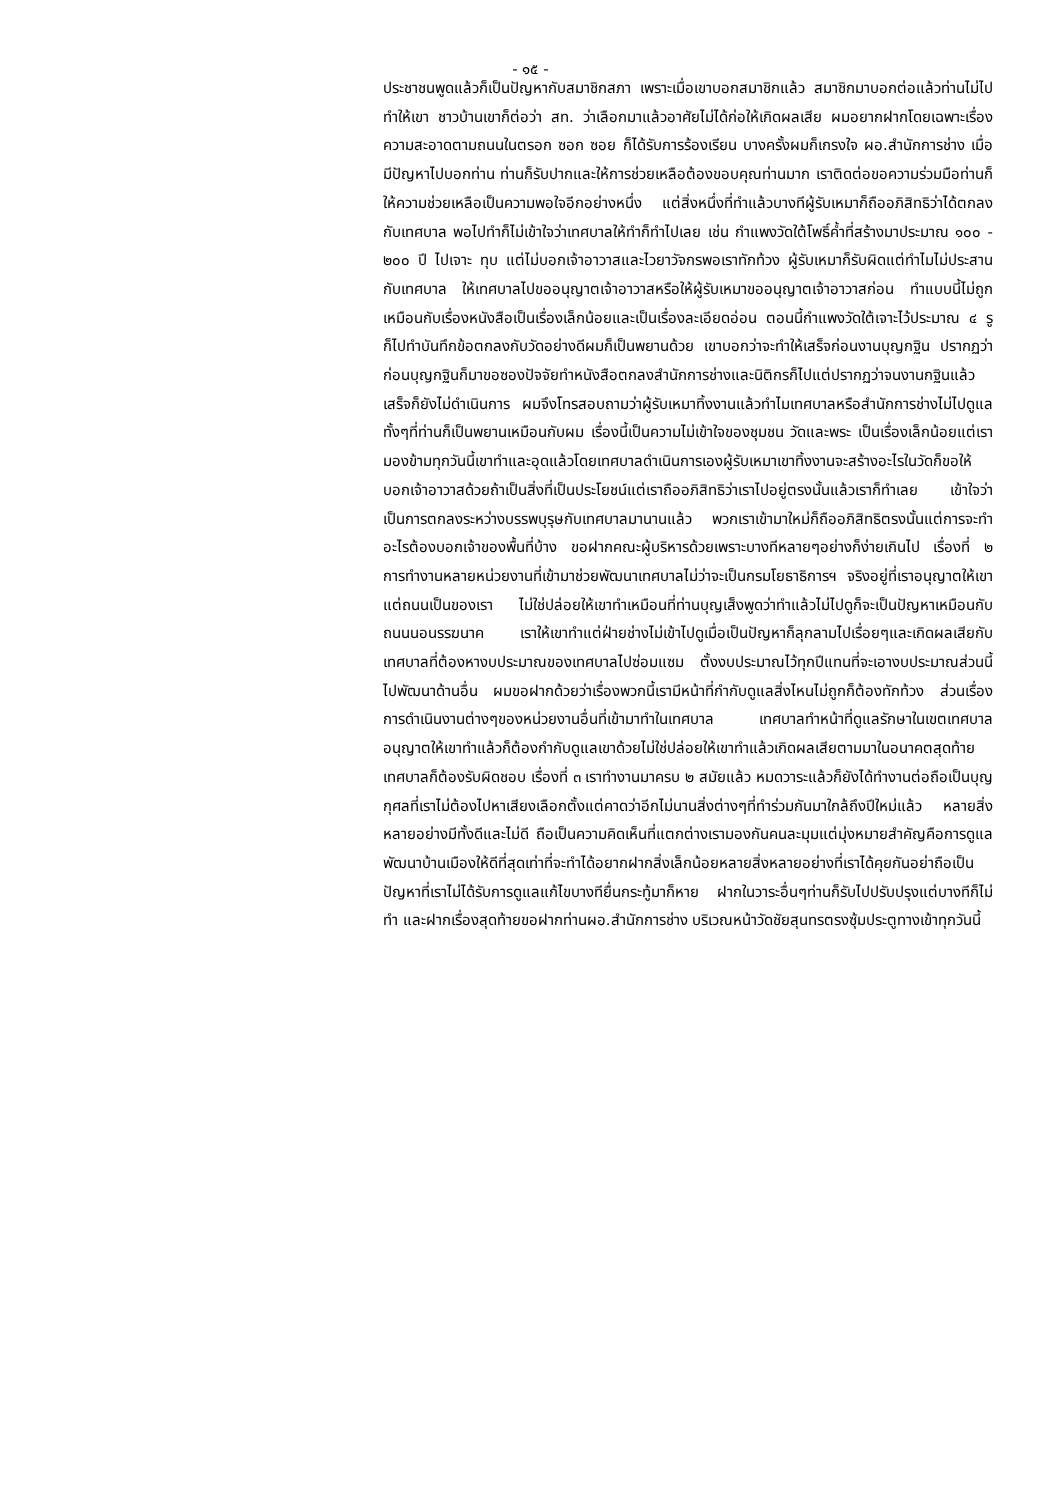- ๑๕ -
ประชาชนพูดแล้วก็เป็นปัญหากับสมาชิกสภา เพราะเมื่อเขาบอกสมาชิกแล้ว สมาชิกมาบอกต่อแล้วท่านไม่ไปทำให้เขา ชาวบ้านเขาก็ต่อว่า สท. ว่าเลือกมาแล้วอาศัยไม่ได้ก่อให้เกิดผลเสีย ผมอยากฝากโดยเฉพาะเรื่องความสะอาดตามถนนในตรอก ซอก ซอย ก็ได้รับการร้องเรียน บางครั้งผมก็เกรงใจ ผอ.สำนักการช่าง เมื่อมีปัญหาไปบอกท่าน ท่านก็รับปากและให้การช่วยเหลือต้องขอบคุณท่านมาก เราติดต่อขอความร่วมมือท่านก็ให้ความช่วยเหลือเป็นความพอใจอีกอย่างหนึ่ง แต่สิ่งหนึ่งที่ทำแล้วบางทีผู้รับเหมาก็ถืออภิสิทธิว่าได้ตกลงกับเทศบาล พอไปทำก็ไม่เข้าใจว่าเทศบาลให้ทำก็ทำไปเลย เช่น กำแพงวัดใต้โพธิ์ค้ำที่สร้างมาประมาณ ๑๐๐ - ๒๐๐ ปี ไปเจาะ ทุบ แต่ไม่บอกเจ้าอาวาสและไวยาวัจกรพอเราทักท้วง ผู้รับเหมาก็รับผิดแต่ทำไมไม่ประสานกับเทศบาล ให้เทศบาลไปขออนุญาตเจ้าอาวาสหรือให้ผู้รับเหมาขออนุญาตเจ้าอาวาสก่อน ทำแบบนี้ไม่ถูก เหมือนกับเรื่องหนังสือเป็นเรื่องเล็กน้อยและเป็นเรื่องละเอียดอ่อน ตอนนี้กำแพงวัดใต้เจาะไว้ประมาณ ๔ รู ก็ไปทำบันทึกข้อตกลงกับวัดอย่างดีผมก็เป็นพยานด้วย เขาบอกว่าจะทำให้เสร็จก่อนงานบุญกฐิน ปรากฏว่าก่อนบุญกฐินก็มาขอซองปัจจัยทำหนังสือตกลงสำนักการช่างและนิติกรก็ไปแต่ปรากฏว่าจนงานกฐินแล้วเสร็จก็ยังไม่ดำเนินการ ผมจึงโทรสอบถามว่าผู้รับเหมาทิ้งงานแล้วทำไมเทศบาลหรือสำนักการช่างไม่ไปดูแลทั้งๆที่ท่านก็เป็นพยานเหมือนกับผม เรื่องนี้เป็นความไม่เข้าใจของชุมชน วัดและพระ เป็นเรื่องเล็กน้อยแต่เรามองข้ามทุกวันนี้เขาทำและอุดแล้วโดยเทศบาลดำเนินการเองผู้รับเหมาเขาทิ้งงานจะสร้างอะไรในวัดก็ขอให้บอกเจ้าอาวาสด้วยถ้าเป็นสิ่งที่เป็นประโยชน์แต่เราถืออภิสิทธิว่าเราไปอยู่ตรงนั้นแล้วเราก็ทำเลย เข้าใจว่าเป็นการตกลงระหว่างบรรพบุรุษกับเทศบาลมานานแล้ว พวกเราเข้ามาใหม่ก็ถืออภิสิทธิตรงนั้นแต่การจะทำอะไรต้องบอกเจ้าของพื้นที่บ้าง ขอฝากคณะผู้บริหารด้วยเพราะบางทีหลายๆอย่างก็ง่ายเกินไป เรื่องที่ ๒ การทำงานหลายหน่วยงานที่เข้ามาช่วยพัฒนาเทศบาลไม่ว่าจะเป็นกรมโยธาธิการฯ จริงอยู่ที่เราอนุญาตให้เขาแต่ถนนเป็นของเรา ไม่ใช่ปล่อยให้เขาทำเหมือนที่ท่านบุญเส็งพูดว่าทำแล้วไม่ไปดูก็จะเป็นปัญหาเหมือนกับถนนนอนรรฆนาค เราให้เขาทำแต่ฝ่ายช่างไม่เข้าไปดูเมื่อเป็นปัญหาก็ลุกลามไปเรื่อยๆและเกิดผลเสียกับเทศบาลที่ต้องหางบประมาณของเทศบาลไปซ่อมแซม ตั้งงบประมาณไว้ทุกปีแทนที่จะเอางบประมาณส่วนนี้ไปพัฒนาด้านอื่น ผมขอฝากด้วยว่าเรื่องพวกนี้เรามีหน้าที่กำกับดูแลสิ่งไหนไม่ถูกก็ต้องทักท้วง ส่วนเรื่องการดำเนินงานต่างๆของหน่วยงานอื่นที่เข้ามาทำในเทศบาล เทศบาลทำหน้าที่ดูแลรักษาในเขตเทศบาลอนุญาตให้เขาทำแล้วก็ต้องกำกับดูแลเขาด้วยไม่ใช่ปล่อยให้เขาทำแล้วเกิดผลเสียตามมาในอนาคตสุดท้ายเทศบาลก็ต้องรับผิดชอบ เรื่องที่ ๓ เราทำงานมาครบ ๒ สมัยแล้ว หมดวาระแล้วก็ยังได้ทำงานต่อถือเป็นบุญกุศลที่เราไม่ต้องไปหาเสียงเลือกตั้งแต่คาดว่าอีกไม่นานสิ่งต่างๆที่ทำร่วมกันมาใกล้ถึงปีใหม่แล้ว หลายสิ่งหลายอย่างมีทั้งดีและไม่ดี ถือเป็นความคิดเห็นที่แตกต่างเรามองกันคนละมุมแต่มุ่งหมายสำคัญคือการดูแลพัฒนาบ้านเมืองให้ดีที่สุดเท่าที่จะทำได้อยากฝากสิ่งเล็กน้อยหลายสิ่งหลายอย่างที่เราได้คุยกันอย่าถือเป็นปัญหาที่เราไม่ได้รับการดูแลแก้ไขบางทียื่นกระทู้มาก็หาย ฝากในวาระอื่นๆท่านก็รับไปปรับปรุงแต่บางทีก็ไม่ทำ และฝากเรื่องสุดท้ายขอฝากท่านผอ.สำนักการช่าง บริเวณหน้าวัดชัยสุนทรตรงซุ้มประตูทางเข้าทุกวันนี้